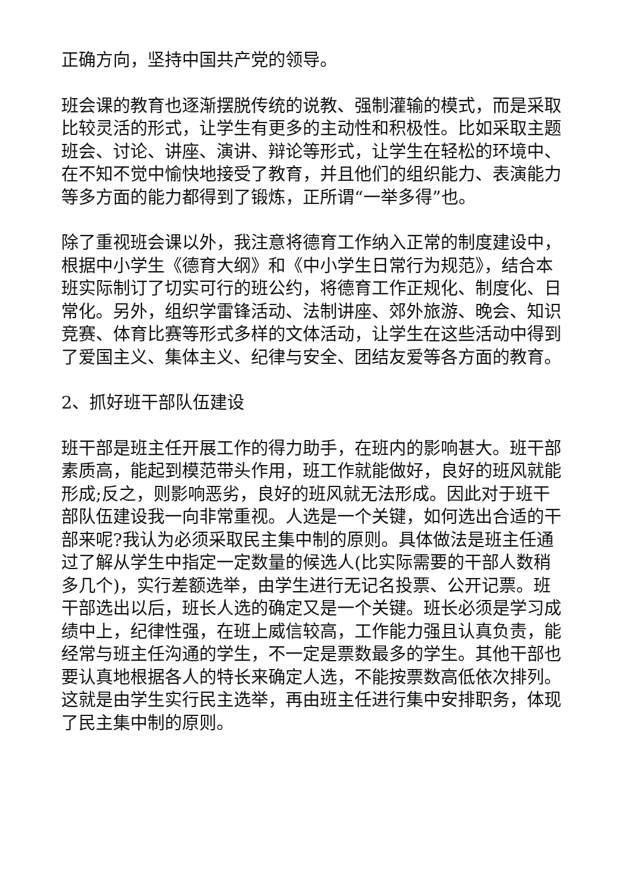正确方向，坚持中国共产党的领导。
班会课的教育也逐渐摆脱传统的说教、强制灌输的模式，而是采取比较灵活的形式，让学生有更多的主动性和积极性。比如采取主题班会、讨论、讲座、演讲、辩论等形式，让学生在轻松的环境中、在不知不觉中愉快地接受了教育，并且他们的组织能力、表演能力等多方面的能力都得到了锻炼，正所谓“一举多得”也。
除了重视班会课以外，我注意将德育工作纳入正常的制度建设中，根据中小学生《德育大纲》和《中小学生日常行为规范》，结合本班实际制订了切实可行的班公约，将德育工作正规化、制度化、日常化。另外，组织学雷锋活动、法制讲座、郊外旅游、晚会、知识竞赛、体育比赛等形式多样的文体活动，让学生在这些活动中得到了爱国主义、集体主义、纪律与安全、团结友爱等各方面的教育。
2、抓好班干部队伍建设
班干部是班主任开展工作的得力助手，在班内的影响甚大。班干部素质高，能起到模范带头作用，班工作就能做好，良好的班风就能形成;反之，则影响恶劣，良好的班风就无法形成。因此对于班干部队伍建设我一向非常重视。人选是一个关键，如何选出合适的干部来呢?我认为必须采取民主集中制的原则。具体做法是班主任通过了解从学生中指定一定数量的候选人(比实际需要的干部人数稍多几个)，实行差额选举，由学生进行无记名投票、公开记票。班干部选出以后，班长人选的确定又是一个关键。班长必须是学习成绩中上，纪律性强，在班上威信较高，工作能力强且认真负责，能经常与班主任沟通的学生，不一定是票数最多的学生。其他干部也要认真地根据各人的特长来确定人选，不能按票数高低依次排列。这就是由学生实行民主选举，再由班主任进行集中安排职务，体现了民主集中制的原则。